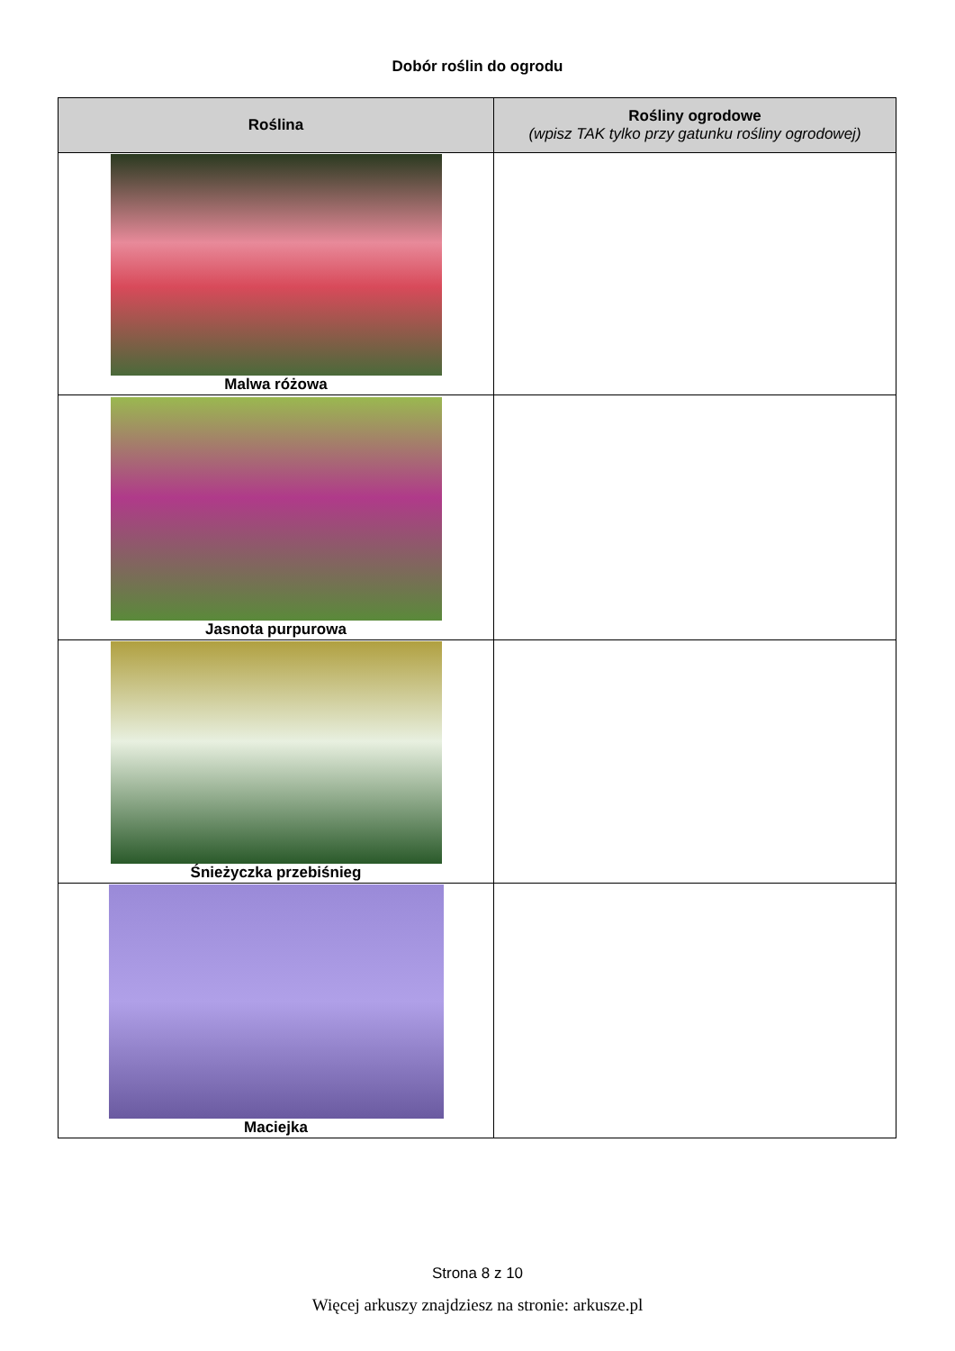Dobór roślin do ogrodu
| Roślina | Rośliny ogrodowe (wpisz TAK tylko przy gatunku rośliny ogrodowej) |
| --- | --- |
| Malwa różowa | |
| Jasnota purpurowa | |
| Śnieżyczka przebiśnieg | |
| Maciejka | |
Strona 8 z 10
Więcej arkuszy znajdziesz na stronie: arkusze.pl